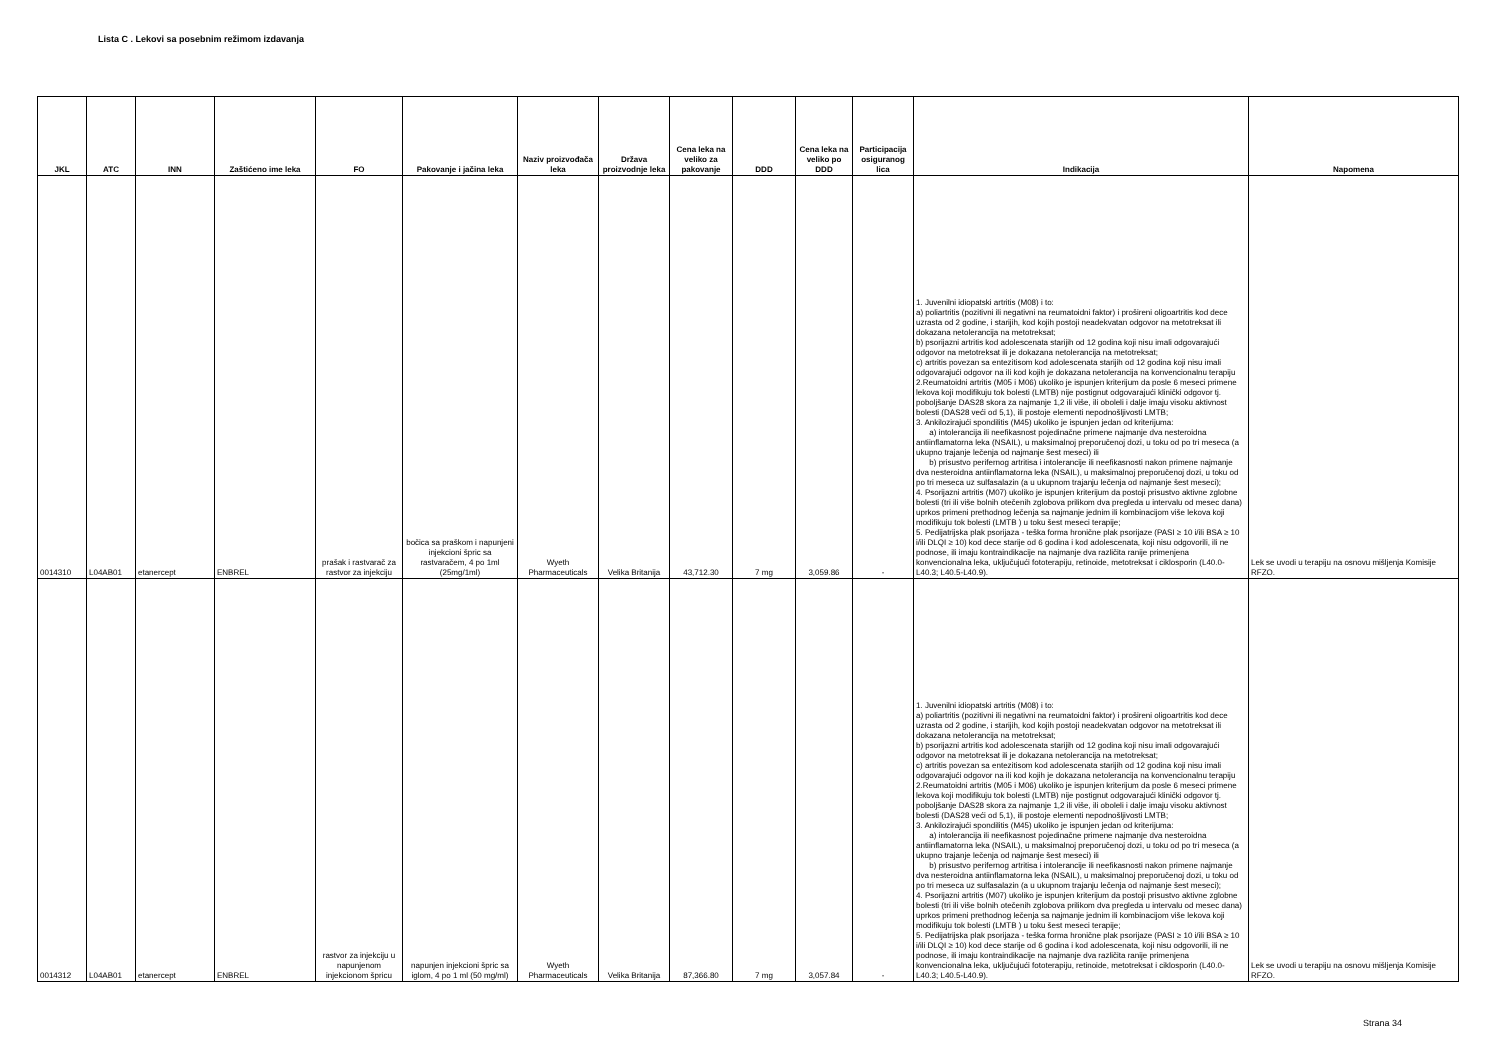Lista C . Lekovi sa posebnim režimom izdavanja
| JKL | ATC | INN | Zaštićeno ime leka | FO | Pakovanje i jačina leka | Naziv proizvođača leka | Država proizvodnje leka | Cena leka na veliko za pakovanje | DDD | Cena leka na veliko po DDD | Participacija osiguranog lica | Indikacija | Napomena |
| --- | --- | --- | --- | --- | --- | --- | --- | --- | --- | --- | --- | --- | --- |
| 0014310 | L04AB01 | etanercept | ENBREL | prašak i rastvarač za rastvor za injekciju | bočica sa praškom i napunjeni injekcioni špric sa rastvaračem, 4 po 1ml (25mg/1ml) | Wyeth Pharmaceuticals | Velika Britanija | 43,712.30 | 7 mg | 3,059.86 | - | 1. Juvenilni idiopatski artritis (M08) i to: a) poliartritis (pozitivni ili negativni na reumatoidni faktor) i prošireni oligoartritis kod dece uzrasta od 2 godine, i starijih, kod kojih postoji neadekvatan odgovor na metotreksat ili dokazana netolerancija na metotreksat; b) psorijazni artritis kod adolescenata starijih od 12 godina koji nisu imali odgovarajući odgovor na metotreksat ili je dokazana netolerancija na metotreksat; c) artritis povezan sa entezitisom kod adolescenata starijih od 12 godina koji nisu imali odgovarajući odgovor na ili kod kojih je dokazana netolerancija na konvencionalnu terapiju 2.Reumatoidni artritis (M05 i M06) ukoliko je ispunjen kriterijum da posle 6 meseci primene lekova koji modifikuju tok bolesti (LMTB) nije postignut odgovarajući klinički odgovor tj. poboljšanje DAS28 skora za najmanje 1,2 ili više, ili oboleli i dalje imaju visoku aktivnost bolesti (DAS28 veći od 5,1), ili postoje elementi nepodnošljivosti LMTB; 3. Ankilozirajući spondilitis (M45) ukoliko je ispunjen jedan od kriterijuma: a) intolerancija ili neefikasnost pojedinačne primene najmanje dva nesteroidna antiinflamatorna leka (NSAIL), u maksimalnoj preporučenoj dozi, u toku od po tri meseca (a ukupno trajanje lečenja od najmanje šest meseci) ili b) prisustvo perifernog artritisa i intolerancije ili neefikasnosti nakon primene najmanje dva nesteroidna antiinflamatorna leka (NSAIL), u maksimalnoj preporučenoj dozi, u toku od po tri meseca uz sulfasalazin (a u ukupnom trajanju lečenja od najmanje šest meseci); 4. Psorijazni artritis (M07) ukoliko je ispunjen kriterijum da postoji prisustvo aktivne zglobne bolesti (tri ili više bolnih otečenih zglobova prilikom dva pregleda u intervalu od mesec dana) uprkos primeni prethodnog lečenja sa najmanje jednim ili kombinacijom više lekova koji modifikuju tok bolesti (LMTB ) u toku šest meseci terapije; 5. Pedijatrijska plak psorijaza - teška forma hronične plak psorijaze (PASI ≥ 10 i/ili BSA ≥ 10 i/ili DLQI ≥ 10) kod dece starije od 6 godina i kod adolescenata, koji nisu odgovorili, ili ne podnose, ili imaju kontraindikacije na najmanje dva različita ranije primenjena konvencionalna leka, uključujući fototerapiju, retinoide, metotreksat i ciklosporin (L40.0-L40.3; L40.5-L40.9). | Lek se uvodi u terapiju na osnovu mišljenja Komisije RFZO. |
| 0014312 | L04AB01 | etanercept | ENBREL | rastvor za injekciju u napunjenom injekcionom špricu | napunjen injekcioni špric sa iglom, 4 po 1 ml (50 mg/ml) | Wyeth Pharmaceuticals | Velika Britanija | 87,366.80 | 7 mg | 3,057.84 | - | 1. Juvenilni idiopatski artritis (M08) i to: a) poliartritis (pozitivni ili negativni na reumatoidni faktor) i prošireni oligoartritis kod dece uzrasta od 2 godine, i starijih, kod kojih postoji neadekvatan odgovor na metotreksat ili dokazana netolerancija na metotreksat; b) psorijazni artritis kod adolescenata starijih od 12 godina koji nisu imali odgovarajući odgovor na metotreksat ili je dokazana netolerancija na metotreksat; c) artritis povezan sa entezitisom kod adolescenata starijih od 12 godina koji nisu imali odgovarajući odgovor na ili kod kojih je dokazana netolerancija na konvencionalnu terapiju 2.Reumatoidni artritis (M05 i M06) ukoliko je ispunjen kriterijum da posle 6 meseci primene lekova koji modifikuju tok bolesti (LMTB) nije postignut odgovarajući klinički odgovor tj. poboljšanje DAS28 skora za najmanje 1,2 ili više, ili oboleli i dalje imaju visoku aktivnost bolesti (DAS28 veći od 5,1), ili postoje elementi nepodnošljivosti LMTB; 3. Ankilozirajući spondilitis (M45) ukoliko je ispunjen jedan od kriterijuma: a) intolerancija ili neefikasnost pojedinačne primene najmanje dva nesteroidna antiinflamatorna leka (NSAIL), u maksimalnoj preporučenoj dozi, u toku od po tri meseca (a ukupno trajanje lečenja od najmanje šest meseci) ili b) prisustvo perifernog artritisa i intolerancije ili neefikasnosti nakon primene najmanje dva nesteroidna antiinflamatorna leka (NSAIL), u maksimalnoj preporučenoj dozi, u toku od po tri meseca uz sulfasalazin (a u ukupnom trajanju lečenja od najmanje šest meseci); 4. Psorijazni artritis (M07) ukoliko je ispunjen kriterijum da postoji prisustvo aktivne zglobne bolesti (tri ili više bolnih otečenih zglobova prilikom dva pregleda u intervalu od mesec dana) uprkos primeni prethodnog lečenja sa najmanje jednim ili kombinacijom više lekova koji modifikuju tok bolesti (LMTB ) u toku šest meseci terapije; 5. Pedijatrijska plak psorijaza - teška forma hronične plak psorijaze (PASI ≥ 10 i/ili BSA ≥ 10 i/ili DLQI ≥ 10) kod dece starije od 6 godina i kod adolescenata, koji nisu odgovorili, ili ne podnose, ili imaju kontraindikacije na najmanje dva različita ranije primenjena konvencionalna leka, uključujući fototerapiju, retinoide, metotreksat i ciklosporin (L40.0-L40.3; L40.5-L40.9). | Lek se uvodi u terapiju na osnovu mišljenja Komisije RFZO. |
Strana 34